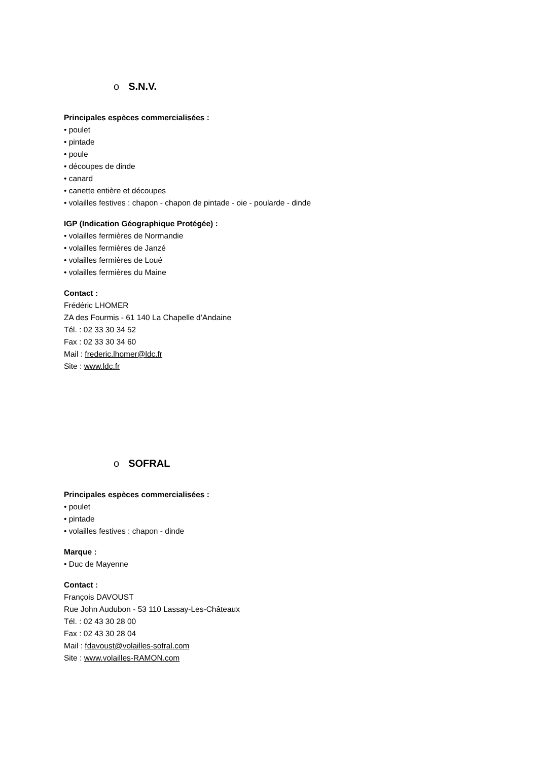o S.N.V.
Principales espèces commercialisées :
• poulet
• pintade
• poule
• découpes de dinde
• canard
• canette entière et découpes
• volailles festives : chapon - chapon de pintade - oie - poularde - dinde
IGP (Indication Géographique Protégée) :
• volailles fermières de Normandie
• volailles fermières de Janzé
• volailles fermières de Loué
• volailles fermières du Maine
Contact :
Frédéric LHOMER
ZA des Fourmis - 61 140 La Chapelle d’Andaine
Tél. : 02 33 30 34 52
Fax : 02 33 30 34 60
Mail : frederic.lhomer@ldc.fr
Site : www.ldc.fr
o SOFRAL
Principales espèces commercialisées :
• poulet
• pintade
• volailles festives : chapon - dinde
Marque :
• Duc de Mayenne
Contact :
François DAVOUST
Rue John Audubon - 53 110 Lassay-Les-Châteaux
Tél. : 02 43 30 28 00
Fax : 02 43 30 28 04
Mail : fdavoust@volailles-sofral.com
Site : www.volailles-RAMON.com